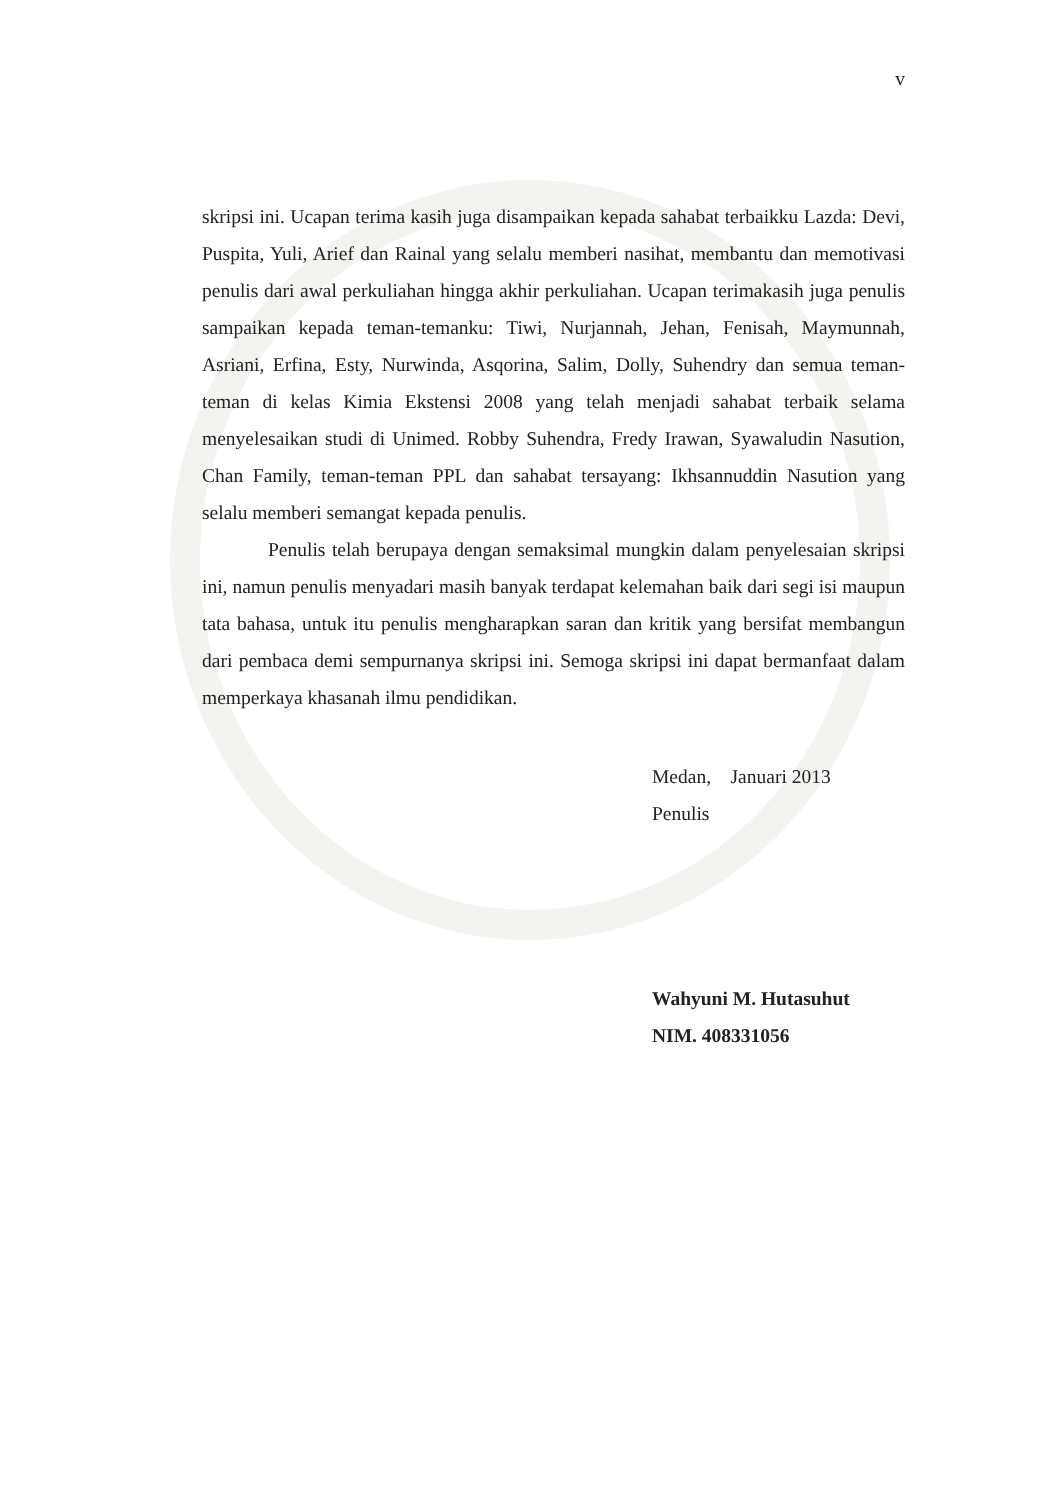v
skripsi ini. Ucapan terima kasih juga disampaikan kepada sahabat terbaikku Lazda: Devi, Puspita, Yuli, Arief dan Rainal yang selalu memberi nasihat, membantu dan memotivasi penulis dari awal perkuliahan hingga akhir perkuliahan. Ucapan terimakasih juga penulis sampaikan kepada teman-temanku: Tiwi, Nurjannah, Jehan, Fenisah, Maymunnah, Asriani, Erfina, Esty, Nurwinda, Asqorina, Salim, Dolly, Suhendry dan semua teman-teman di kelas Kimia Ekstensi 2008 yang telah menjadi sahabat terbaik selama menyelesaikan studi di Unimed. Robby Suhendra, Fredy Irawan, Syawaludin Nasution, Chan Family, teman-teman PPL dan sahabat tersayang: Ikhsannuddin Nasution yang selalu memberi semangat kepada penulis.
Penulis telah berupaya dengan semaksimal mungkin dalam penyelesaian skripsi ini, namun penulis menyadari masih banyak terdapat kelemahan baik dari segi isi maupun tata bahasa, untuk itu penulis mengharapkan saran dan kritik yang bersifat membangun dari pembaca demi sempurnanya skripsi ini. Semoga skripsi ini dapat bermanfaat dalam memperkaya khasanah ilmu pendidikan.
Medan, Januari 2013
Penulis
Wahyuni M. Hutasuhut
NIM. 408331056